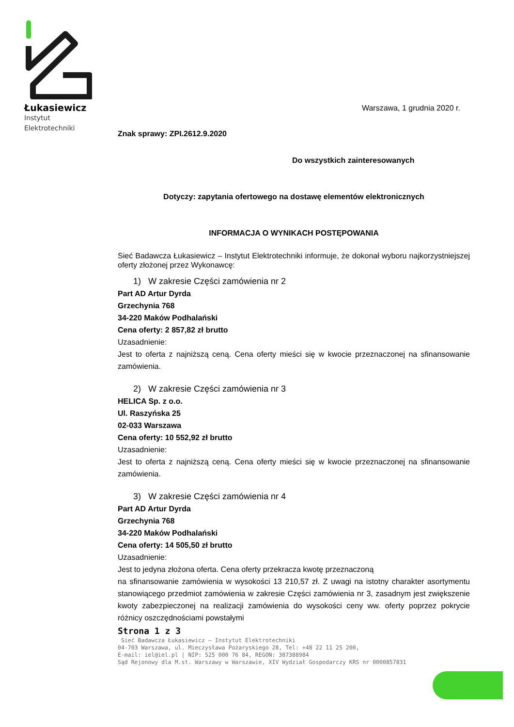Łukasiewicz
Instytut
Elektrotechniki
Warszawa, 1 grudnia 2020 r.
Znak sprawy: ZPI.2612.9.2020
Do wszystkich zainteresowanych
Dotyczy: zapytania ofertowego na dostawę elementów elektronicznych
INFORMACJA O WYNIKACH POSTĘPOWANIA
Sieć Badawcza Łukasiewicz – Instytut Elektrotechniki informuje, że dokonał wyboru najkorzystniejszej oferty złożonej przez Wykonawcę:
1) W zakresie Części zamówienia nr 2
Part AD Artur Dyrda
Grzechynia 768
34-220 Maków Podhalański
Cena oferty: 2 857,82 zł brutto
Uzasadnienie:
Jest to oferta z najniższą ceną. Cena oferty mieści się w kwocie przeznaczonej na sfinansowanie zamówienia.
2) W zakresie Części zamówienia nr 3
HELICA Sp. z o.o.
Ul. Raszyńska 25
02-033 Warszawa
Cena oferty: 10 552,92 zł brutto
Uzasadnienie:
Jest to oferta z najniższą ceną. Cena oferty mieści się w kwocie przeznaczonej na sfinansowanie zamówienia.
3) W zakresie Części zamówienia nr 4
Part AD Artur Dyrda
Grzechynia 768
34-220 Maków Podhalański
Cena oferty: 14 505,50 zł brutto
Uzasadnienie:
Jest to jedyna złożona oferta. Cena oferty przekracza kwotę przeznaczoną
na sfinansowanie zamówienia w wysokości 13 210,57 zł. Z uwagi na istotny charakter asortymentu stanowiącego przedmiot zamówienia w zakresie Części zamówienia nr 3, zasadnym jest zwiększenie kwoty zabezpieczonej na realizacji zamówienia do wysokości ceny ww. oferty poprzez pokrycie różnicy oszczędnościami powstałymi
Strona 1 z 3
Sieć Badawcza Łukasiewicz – Instytut Elektrotechniki
04-703 Warszawa, ul. Mieczysława Pożaryskiego 28, Tel: +48 22 11 25 200,
E-mail: iel@iel.pl | NIP: 525 000 76 84, REGON: 387388984
Sąd Rejonowy dla M.st. Warszawy w Warszawie, XIV Wydział Gospodarczy KRS nr 0000857831